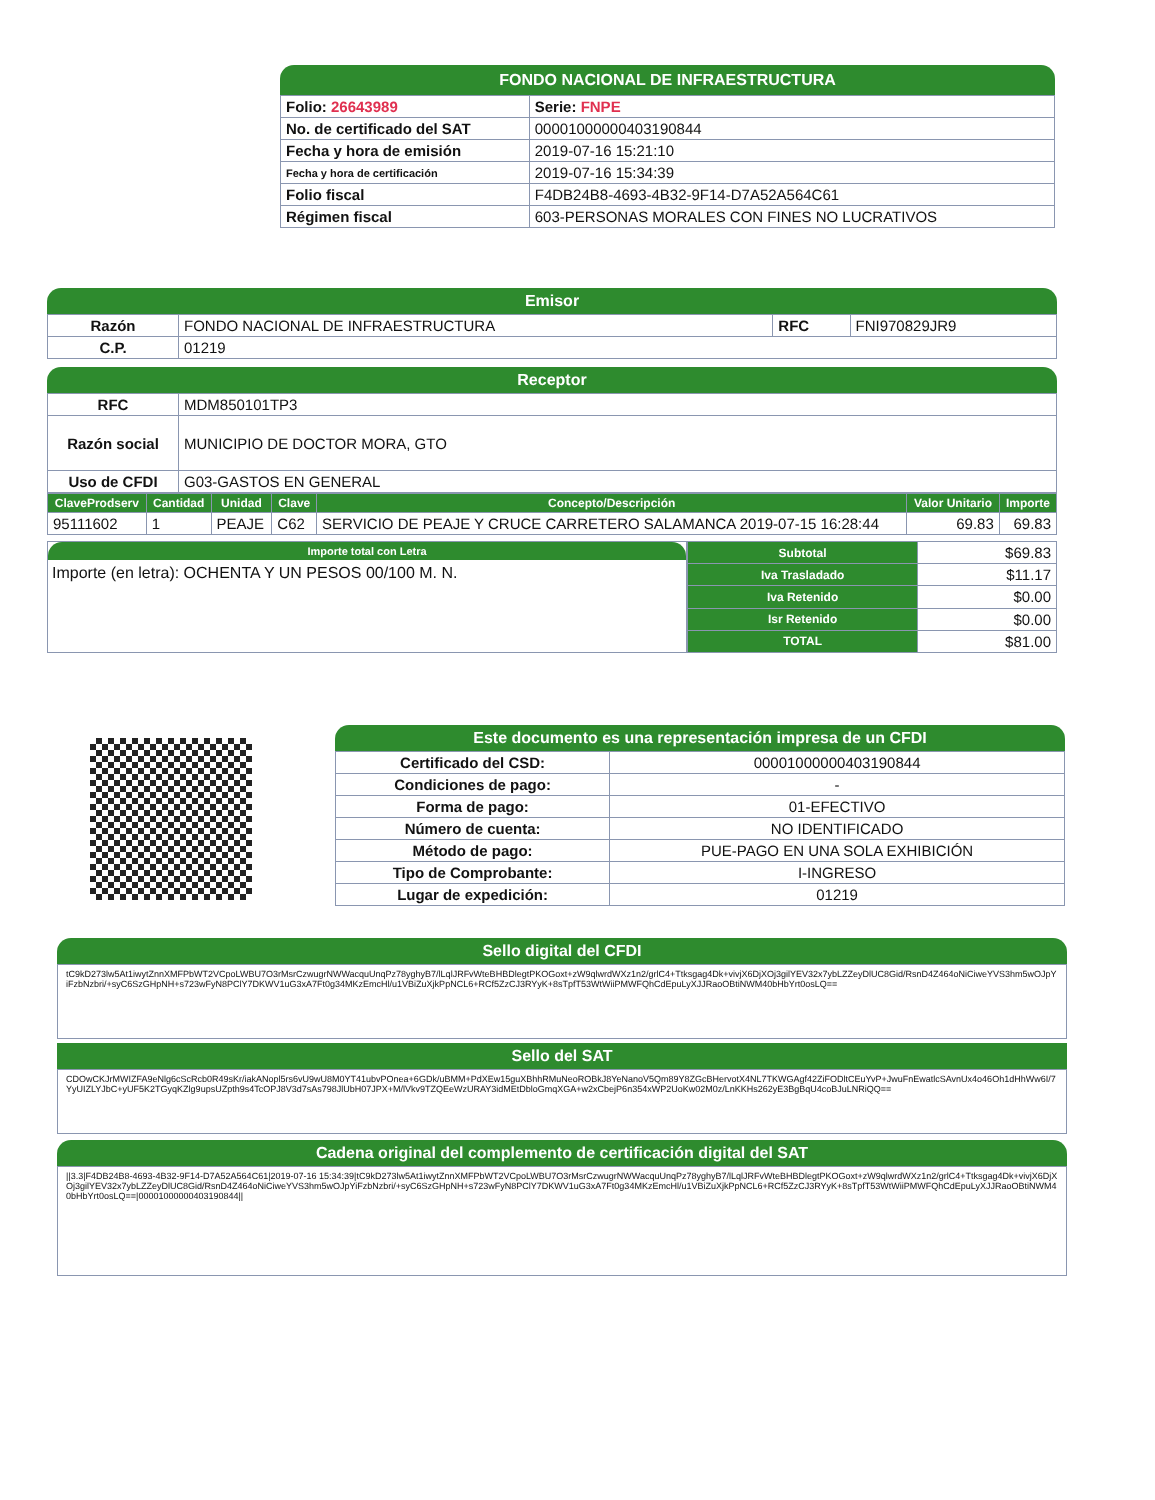FONDO NACIONAL DE INFRAESTRUCTURA
| Folio: 26643989 | Serie: FNPE |
| No. de certificado del SAT | 00001000000403190844 |
| Fecha y hora de emisión | 2019-07-16 15:21:10 |
| Fecha y hora de certificación | 2019-07-16 15:34:39 |
| Folio fiscal | F4DB24B8-4693-4B32-9F14-D7A52A564C61 |
| Régimen fiscal | 603-PERSONAS MORALES CON FINES NO LUCRATIVOS |
Emisor
| Razón | FONDO NACIONAL DE INFRAESTRUCTURA | RFC | FNI970829JR9 |
| C.P. | 01219 | | |
Receptor
| RFC | MDM850101TP3 |
| Razón social | MUNICIPIO DE DOCTOR MORA, GTO |
| Uso de CFDI | G03-GASTOS EN GENERAL |
| ClaveProdserv | Cantidad | Unidad | Clave | Concepto/Descripción | Valor Unitario | Importe |
| --- | --- | --- | --- | --- | --- | --- |
| 95111602 | 1 | PEAJE | C62 | SERVICIO DE PEAJE Y CRUCE CARRETERO SALAMANCA 2019-07-15 16:28:44 | 69.83 | 69.83 |
Importe total con Letra
Importe (en letra): OCHENTA Y UN PESOS 00/100 M. N.
| Subtotal | $69.83 |
| Iva Trasladado | $11.17 |
| Iva Retenido | $0.00 |
| Isr Retenido | $0.00 |
| TOTAL | $81.00 |
Este documento es una representación impresa de un CFDI
| Certificado del CSD: | 00001000000403190844 |
| Condiciones de pago: | - |
| Forma de pago: | 01-EFECTIVO |
| Número de cuenta: | NO IDENTIFICADO |
| Método de pago: | PUE-PAGO EN UNA SOLA EXHIBICIÓN |
| Tipo de Comprobante: | I-INGRESO |
| Lugar de expedición: | 01219 |
Sello digital del CFDI
tC9kD273lw5At1iwytZnnXMFPbWT2VCpoLWBU7O3rMsrCzwugrNWWacquUnqPz78yghyB7/lLqlJRFvWteBHBDlegtPKOGoxt+zW9qlwrdWXz1n2/grlC4+Ttksgag4Dk+vivjX6DjXOj3gilYEV32x7ybLZZeyDlUC8Gid/RsnD4Z464oNiCiweYVS3hm5wOJpYiFzbNzbri/+syC6SzGHpNH+s723wFyN8PClY7DKWV1uG3xA7Ft0g34MKzEmcHl/u1VBiZuXjkPpNCL6+RCf5ZzCJ3RYyK+8sTpfT53WtWiiPMWFQhCdEpuLyXJJRaoOBtiNWM40bHbYrt0osLQ==
Sello del SAT
CDOwCKJrMWIZFA9eNlg6cScRcb0R49sKr/iakANopl5rs6vU9wU8M0YT41ubvPOnea+6GDk/uBMM+PdXEw15guXBhhRMuNeoROBkJ8YeNanoV5Qm89Y8ZGcBHervotX4NL7TKWGAgf42ZiFODltCEuYvP+JwuFnEwatlcSAvnUx4o46Oh1dHhWw6I/7YyUIZLYJbC+yUF5K2TGyqKZlg9upsUZpth9s4TcOPJ8V3d7sAs798JlUbH07JPX+M/lVkv9TZQEeWzURAY3idMEtDbloGmqXGA+w2xCbejP6n354xWP2UoKw02M0z/LnKKHs262yE3BgBqU4coBJuLNRiQQ==
Cadena original del complemento de certificación digital del SAT
||3.3|F4DB24B8-4693-4B32-9F14-D7A52A564C61|2019-07-16 15:34:39|tC9kD273lw5At1iwytZnnXMFPbWT2VCpoLWBU7O3rMsrCzwugrNWWacquUnqPz78yghyB7/lLqlJRFvWteBHBDlegtPKOGoxt+zW9qlwrdWXz1n2/grlC4+Ttksgag4Dk+vivjX6DjXOj3gilYEV32x7ybLZZeyDlUC8Gid/RsnD4Z464oNiCiweYVS3hm5wOJpYiFzbNzbri/+syC6SzGHpNH+s723wFyN8PClY7DKWV1uG3xA7Ft0g34MKzEmcHl/u1VBiZuXjkPpNCL6+RCf5ZzCJ3RYyK+8sTpfT53WtWiiPMWFQhCdEpuLyXJJRaoOBtiNWM40bHbYrt0osLQ==|00001000000403190844||